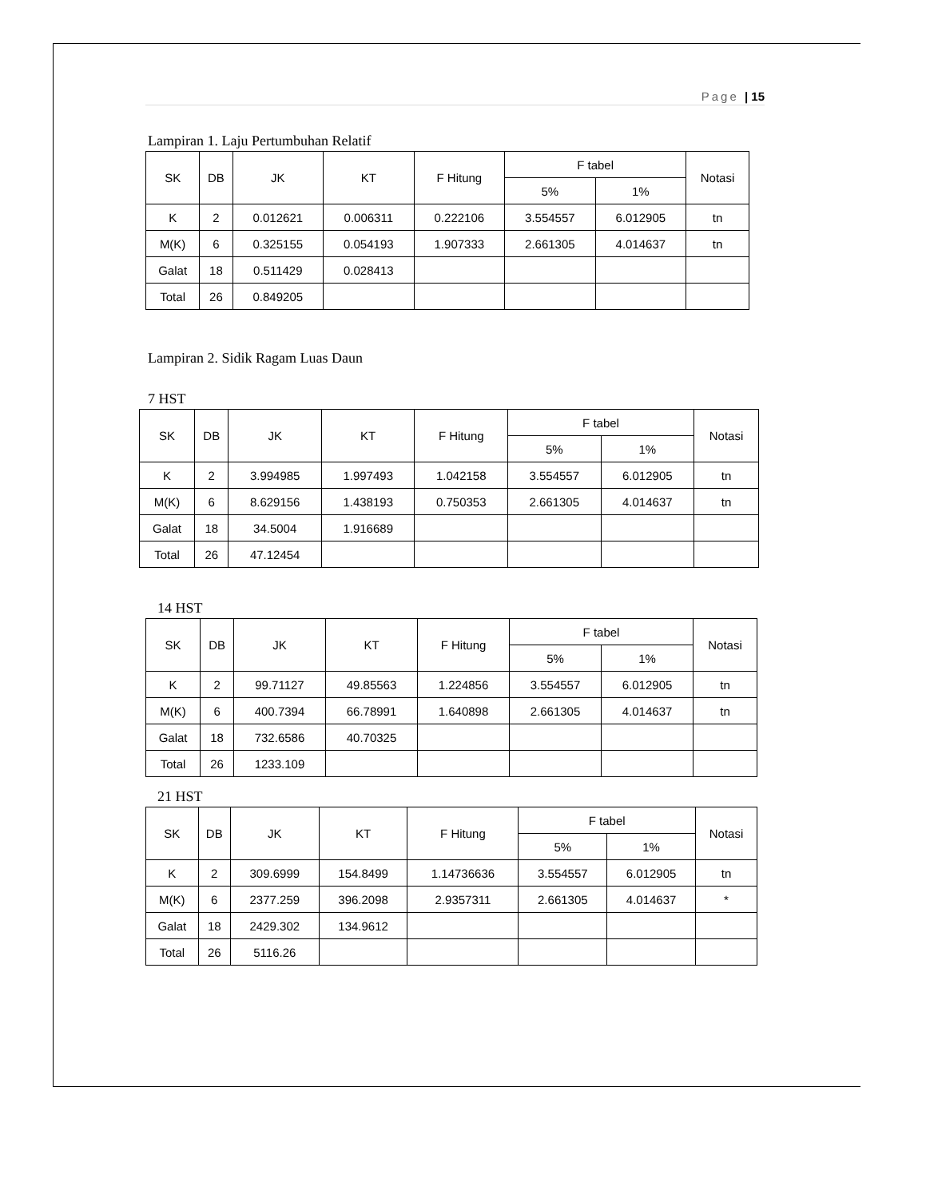Page | 15
Lampiran 1. Laju Pertumbuhan Relatif
| SK | DB | JK | KT | F Hitung | F tabel | | Notasi |
| --- | --- | --- | --- | --- | --- | --- | --- |
| | | | | | 5% | 1% | |
| K | 2 | 0.012621 | 0.006311 | 0.222106 | 3.554557 | 6.012905 | tn |
| M(K) | 6 | 0.325155 | 0.054193 | 1.907333 | 2.661305 | 4.014637 | tn |
| Galat | 18 | 0.511429 | 0.028413 | | | | |
| Total | 26 | 0.849205 | | | | | |
Lampiran 2. Sidik Ragam Luas Daun
7 HST
| SK | DB | JK | KT | F Hitung | F tabel | | Notasi |
| --- | --- | --- | --- | --- | --- | --- | --- |
| | | | | | 5% | 1% | |
| K | 2 | 3.994985 | 1.997493 | 1.042158 | 3.554557 | 6.012905 | tn |
| M(K) | 6 | 8.629156 | 1.438193 | 0.750353 | 2.661305 | 4.014637 | tn |
| Galat | 18 | 34.5004 | 1.916689 | | | | |
| Total | 26 | 47.12454 | | | | | |
14 HST
| SK | DB | JK | KT | F Hitung | F tabel | | Notasi |
| --- | --- | --- | --- | --- | --- | --- | --- |
| | | | | | 5% | 1% | |
| K | 2 | 99.71127 | 49.85563 | 1.224856 | 3.554557 | 6.012905 | tn |
| M(K) | 6 | 400.7394 | 66.78991 | 1.640898 | 2.661305 | 4.014637 | tn |
| Galat | 18 | 732.6586 | 40.70325 | | | | |
| Total | 26 | 1233.109 | | | | | |
21 HST
| SK | DB | JK | KT | F Hitung | F tabel | | Notasi |
| --- | --- | --- | --- | --- | --- | --- | --- |
| | | | | | 5% | 1% | |
| K | 2 | 309.6999 | 154.8499 | 1.14736636 | 3.554557 | 6.012905 | tn |
| M(K) | 6 | 2377.259 | 396.2098 | 2.9357311 | 2.661305 | 4.014637 | * |
| Galat | 18 | 2429.302 | 134.9612 | | | | |
| Total | 26 | 5116.26 | | | | | |